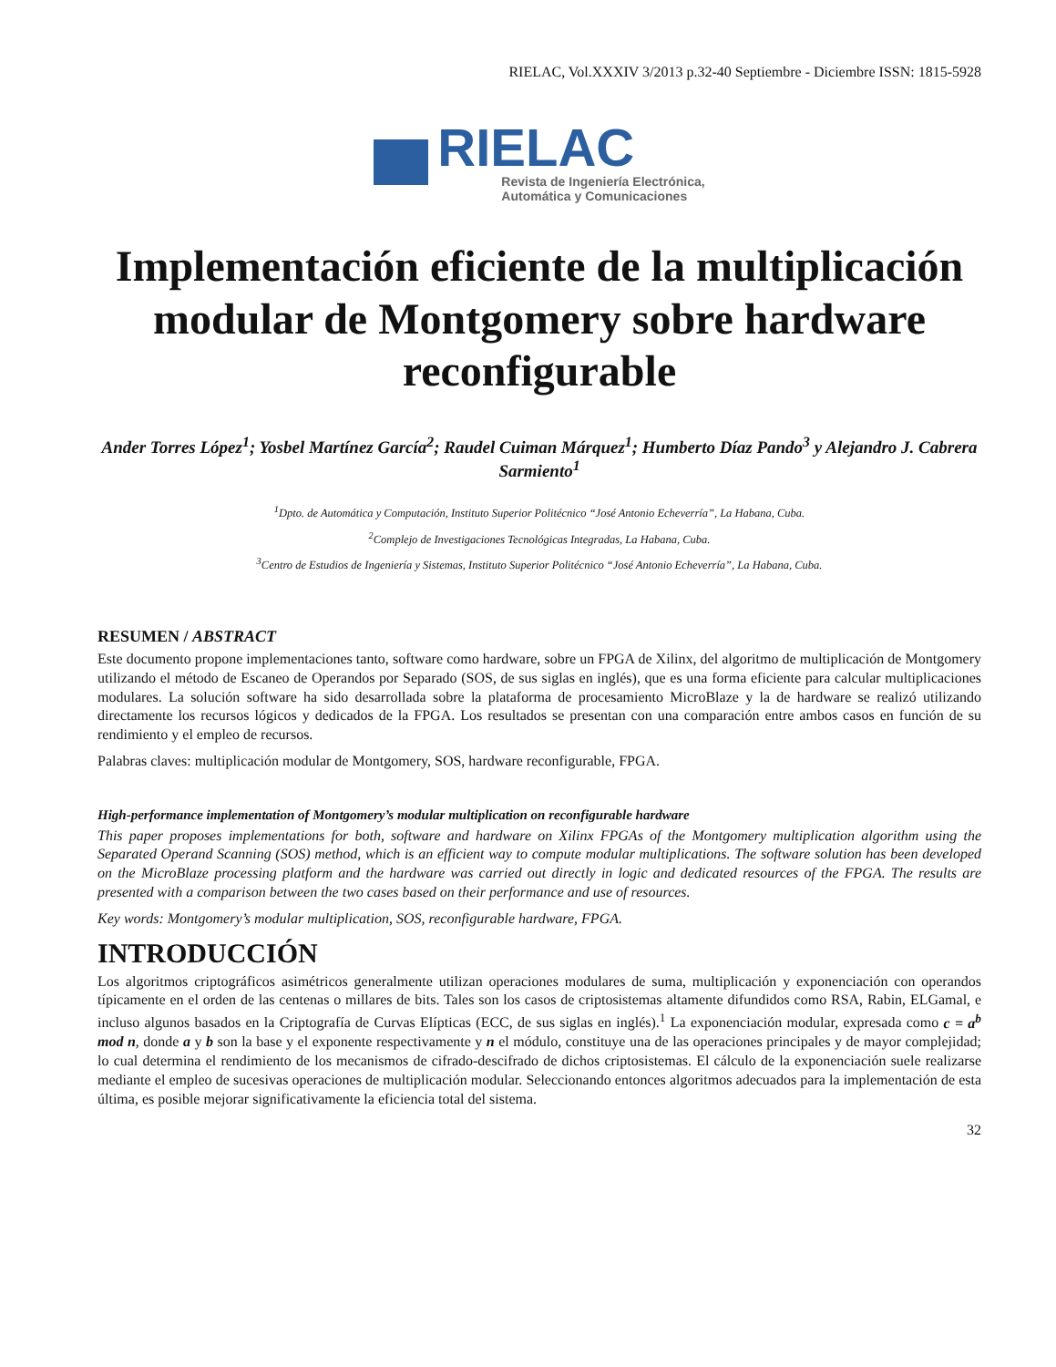RIELAC, Vol.XXXIV 3/2013 p.32-40 Septiembre - Diciembre ISSN: 1815-5928
RIELAC
Revista de Ingeniería Electrónica,
Automática y Comunicaciones
Implementación eficiente de la multiplicación modular de Montgomery sobre hardware reconfigurable
Ander Torres López<sup>1</sup>; Yosbel Martínez García<sup>2</sup>; Raudel Cuiman Márquez<sup>1</sup>; Humberto Díaz Pando<sup>3</sup> y Alejandro J. Cabrera Sarmiento<sup>1</sup>
<sup>1</sup> Dpto. de Automática y Computación, Instituto Superior Politécnico “José Antonio Echeverría”, La Habana, Cuba.
<sup>2</sup> Complejo de Investigaciones Tecnológicas Integradas, La Habana, Cuba.
<sup>3</sup> Centro de Estudios de Ingeniería y Sistemas, Instituto Superior Politécnico “José Antonio Echeverría”, La Habana, Cuba.
RESUMEN / ABSTRACT
Este documento propone implementaciones tanto, software como hardware, sobre un FPGA de Xilinx, del algoritmo de multiplicación de Montgomery utilizando el método de Escaneo de Operandos por Separado (SOS, de sus siglas en inglés), que es una forma eficiente para calcular multiplicaciones modulares. La solución software ha sido desarrollada sobre la plataforma de procesamiento MicroBlaze y la de hardware se realizó utilizando directamente los recursos lógicos y dedicados de la FPGA. Los resultados se presentan con una comparación entre ambos casos en función de su rendimiento y el empleo de recursos.
Palabras claves: multiplicación modular de Montgomery, SOS, hardware reconfigurable, FPGA.
High-performance implementation of Montgomery’s modular multiplication on reconfigurable hardware
This paper proposes implementations for both, software and hardware on Xilinx FPGAs of the Montgomery multiplication algorithm using the Separated Operand Scanning (SOS) method, which is an efficient way to compute modular multiplications. The software solution has been developed on the MicroBlaze processing platform and the hardware was carried out directly in logic and dedicated resources of the FPGA. The results are presented with a comparison between the two cases based on their performance and use of resources.
Key words: Montgomery’s modular multiplication, SOS, reconfigurable hardware, FPGA.
INTRODUCCIÓN
Los algoritmos criptográficos asimétricos generalmente utilizan operaciones modulares de suma, multiplicación y exponenciación con operandos típicamente en el orden de las centenas o millares de bits. Tales son los casos de criptosistemas altamente difundidos como RSA, Rabin, ELGamal, e incluso algunos basados en la Criptografía de Curvas Elípticas (ECC, de sus siglas en inglés).<sup>1</sup> La exponenciación modular, expresada como c = a<sup>b</sup> mod n, donde a y b son la base y el exponente respectivamente y n el módulo, constituye una de las operaciones principales y de mayor complejidad; lo cual determina el rendimiento de los mecanismos de cifrado-descifrado de dichos criptosistemas. El cálculo de la exponenciación suele realizarse mediante el empleo de sucesivas operaciones de multiplicación modular. Seleccionando entonces algoritmos adecuados para la implementación de esta última, es posible mejorar significativamente la eficiencia total del sistema.
32